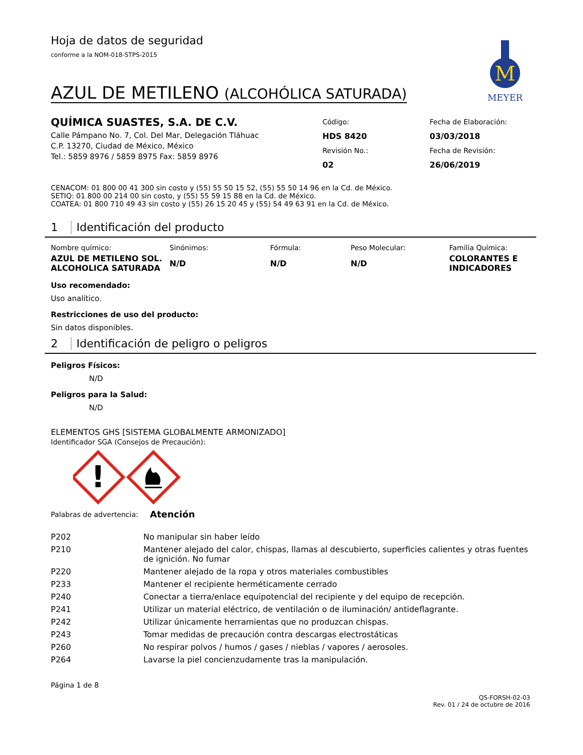M
MEYER
Hoja de datos de seguridad
conforme a la NOM-018-STPS-2015
AZUL DE METILENO (ALCOHÓLICA SATURADA)
QUÍMICA SUASTES, S.A. DE C.V.
Calle Pámpano No. 7, Col. Del Mar, Delegación Tláhuac
C.P. 13270, Ciudad de México, México
Tel.: 5859 8976 / 5859 8975 Fax: 5859 8976
Código:
HDS 8420
Revisión No.:
02
Fecha de Elaboración:
03/03/2018
Fecha de Revisión:
26/06/2019
CENACOM: 01 800 00 41 300 sin costo y (55) 55 50 15 52, (55) 55 50 14 96 en la Cd. de México.
SETIQ: 01 800 00 214 00 sin costo, y (55) 55 59 15 88 en la Cd. de México.
COATEA: 01 800 710 49 43 sin costo y (55) 26 15 20 45 y (55) 54 49 63 91 en la Cd. de México.
1 Identificación del producto
| Nombre químico: | Sinónimos: | Fórmula: | Peso Molecular: | Familia Química: |
| AZUL DE METILENO SOL. ALCOHOLICA SATURADA | N/D | N/D | N/D | COLORANTES E INDICADORES |
Uso recomendado:
Uso analítico.
Restricciones de uso del producto:
Sin datos disponibles.
2 Identificación de peligro o peligros
Peligros Físicos:
N/D
Peligros para la Salud:
N/D
ELEMENTOS GHS [SISTEMA GLOBALMENTE ARMONIZADO]
Identificador SGA (Consejos de Precaución):
!
Palabras de advertencia: Atención
| P202 | No manipular sin haber leído |
| P210 | Mantener alejado del calor, chispas, llamas al descubierto, superficies calientes y otras fuentes de ignición. No fumar |
| P220 | Mantener alejado de la ropa y otros materiales combustibles |
| P233 | Mantener el recipiente herméticamente cerrado |
| P240 | Conectar a tierra/enlace equipotencial del recipiente y del equipo de recepción. |
| P241 | Utilizar un material eléctrico, de ventilación o de iluminación/ antideflagrante. |
| P242 | Utilizar únicamente herramientas que no produzcan chispas. |
| P243 | Tomar medidas de precaución contra descargas electrostáticas |
| P260 | No respirar polvos / humos / gases / nieblas / vapores / aerosoles. |
| P264 | Lavarse la piel concienzudamente tras la manipulación. |
Página 1 de 8
QS-FORSH-02-03
Rev. 01 / 24 de octubre de 2016